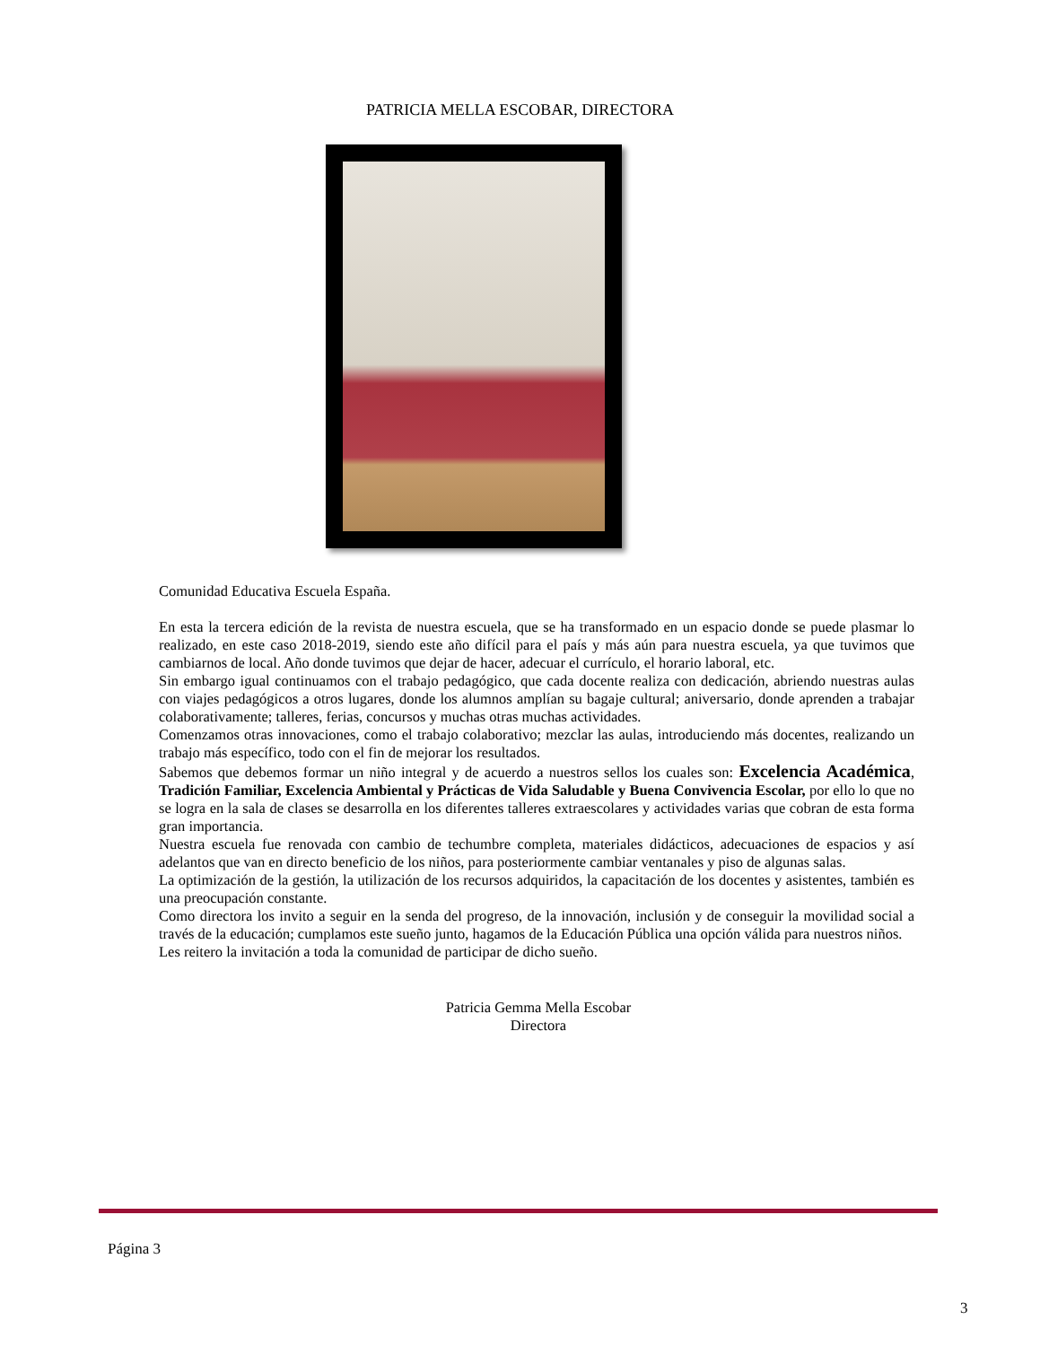PATRICIA MELLA ESCOBAR, DIRECTORA
Comunidad Educativa Escuela España.
En esta la tercera edición de la revista de nuestra escuela, que se ha transformado en un espacio donde se puede plasmar lo realizado, en este caso 2018-2019, siendo este año difícil para el país y más aún para nuestra escuela, ya que tuvimos que cambiarnos de local. Año donde tuvimos que dejar de hacer, adecuar el currículo, el horario laboral, etc.
Sin embargo igual continuamos con el trabajo pedagógico, que cada docente realiza con dedicación, abriendo nuestras aulas con viajes pedagógicos a otros lugares, donde los alumnos amplían su bagaje cultural; aniversario, donde aprenden a trabajar colaborativamente; talleres, ferias, concursos y muchas otras muchas actividades.
Comenzamos otras innovaciones, como el trabajo colaborativo; mezclar las aulas, introduciendo más docentes, realizando un trabajo más específico, todo con el fin de mejorar los resultados.
Sabemos que debemos formar un niño integral y de acuerdo a nuestros sellos los cuales son: Excelencia Académica, Tradición Familiar, Excelencia Ambiental y Prácticas de Vida Saludable y Buena Convivencia Escolar, por ello lo que no se logra en la sala de clases se desarrolla en los diferentes talleres extraescolares y actividades varias que cobran de esta forma gran importancia.
Nuestra escuela fue renovada con cambio de techumbre completa, materiales didácticos, adecuaciones de espacios y así adelantos que van en directo beneficio de los niños, para posteriormente cambiar ventanales y piso de algunas salas.
La optimización de la gestión, la utilización de los recursos adquiridos, la capacitación de los docentes y asistentes, también es una preocupación constante.
Como directora los invito a seguir en la senda del progreso, de la innovación, inclusión y de conseguir la movilidad social a través de la educación; cumplamos este sueño junto, hagamos de la Educación Pública una opción válida para nuestros niños.
Les reitero la invitación a toda la comunidad de participar de dicho sueño.
Patricia Gemma Mella Escobar
Directora
Página 3
3